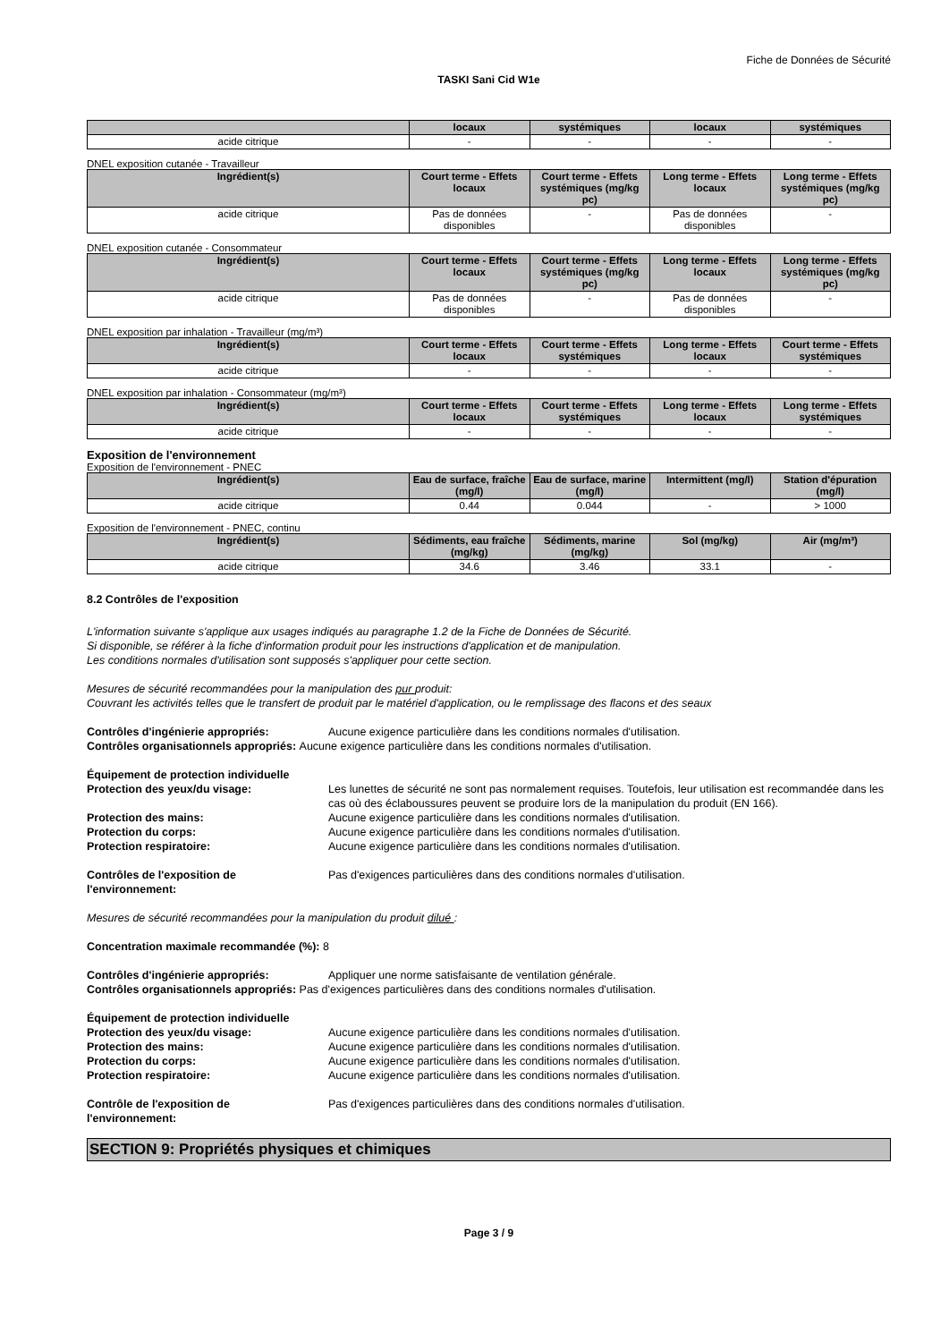Fiche de Données de Sécurité
TASKI Sani Cid W1e
| | locaux | systémiques | locaux | systémiques |
| --- | --- | --- | --- | --- |
| acide citrique | - | - | - | - |
DNEL exposition cutanée - Travailleur
| Ingrédient(s) | Court terme - Effets locaux | Court terme - Effets systémiques (mg/kg pc) | Long terme - Effets locaux | Long terme - Effets systémiques (mg/kg pc) |
| --- | --- | --- | --- | --- |
| acide citrique | Pas de données disponibles | - | Pas de données disponibles | - |
DNEL exposition cutanée - Consommateur
| Ingrédient(s) | Court terme - Effets locaux | Court terme - Effets systémiques (mg/kg pc) | Long terme - Effets locaux | Long terme - Effets systémiques (mg/kg pc) |
| --- | --- | --- | --- | --- |
| acide citrique | Pas de données disponibles | - | Pas de données disponibles | - |
DNEL exposition par inhalation - Travailleur (mg/m³)
| Ingrédient(s) | Court terme - Effets locaux | Court terme - Effets systémiques | Long terme - Effets locaux | Court terme - Effets systémiques |
| --- | --- | --- | --- | --- |
| acide citrique | - | - | - | - |
DNEL exposition par inhalation - Consommateur (mg/m³)
| Ingrédient(s) | Court terme - Effets locaux | Court terme - Effets systémiques | Long terme - Effets locaux | Long terme - Effets systémiques |
| --- | --- | --- | --- | --- |
| acide citrique | - | - | - | - |
Exposition de l'environnement
Exposition de l'environnement - PNEC
| Ingrédient(s) | Eau de surface, fraîche (mg/l) | Eau de surface, marine (mg/l) | Intermittent (mg/l) | Station d'épuration (mg/l) |
| --- | --- | --- | --- | --- |
| acide citrique | 0.44 | 0.044 | - | > 1000 |
Exposition de l'environnement - PNEC, continu
| Ingrédient(s) | Sédiments, eau fraîche (mg/kg) | Sédiments, marine (mg/kg) | Sol (mg/kg) | Air (mg/m³) |
| --- | --- | --- | --- | --- |
| acide citrique | 34.6 | 3.46 | 33.1 | - |
8.2 Contrôles de l'exposition
L'information suivante s'applique aux usages indiqués au paragraphe 1.2 de la Fiche de Données de Sécurité.
Si disponible, se référer à la fiche d'information produit pour les instructions d'application et de manipulation.
Les conditions normales d'utilisation sont supposés s'appliquer pour cette section.
Mesures de sécurité recommandées pour la manipulation des pur produit:
Couvrant les activités telles que le transfert de produit par le matériel d'application, ou le remplissage des flacons et des seaux
Contrôles d'ingénierie appropriés: Aucune exigence particulière dans les conditions normales d'utilisation.
Contrôles organisationnels appropriés: Aucune exigence particulière dans les conditions normales d'utilisation.
Équipement de protection individuelle
Protection des yeux/du visage: Les lunettes de sécurité ne sont pas normalement requises. Toutefois, leur utilisation est recommandée dans les cas où des éclaboussures peuvent se produire lors de la manipulation du produit (EN 166).
Protection des mains: Aucune exigence particulière dans les conditions normales d'utilisation.
Protection du corps: Aucune exigence particulière dans les conditions normales d'utilisation.
Protection respiratoire: Aucune exigence particulière dans les conditions normales d'utilisation.
Contrôles de l'exposition de
l'environnement: Pas d'exigences particulières dans des conditions normales d'utilisation.
Mesures de sécurité recommandées pour la manipulation du produit dilué :
Concentration maximale recommandée (%): 8
Contrôles d'ingénierie appropriés: Appliquer une norme satisfaisante de ventilation générale.
Contrôles organisationnels appropriés: Pas d'exigences particulières dans des conditions normales d'utilisation.
Équipement de protection individuelle
Protection des yeux/du visage: Aucune exigence particulière dans les conditions normales d'utilisation.
Protection des mains: Aucune exigence particulière dans les conditions normales d'utilisation.
Protection du corps: Aucune exigence particulière dans les conditions normales d'utilisation.
Protection respiratoire: Aucune exigence particulière dans les conditions normales d'utilisation.
Contrôle de l'exposition de
l'environnement: Pas d'exigences particulières dans des conditions normales d'utilisation.
SECTION 9: Propriétés physiques et chimiques
Page 3 / 9